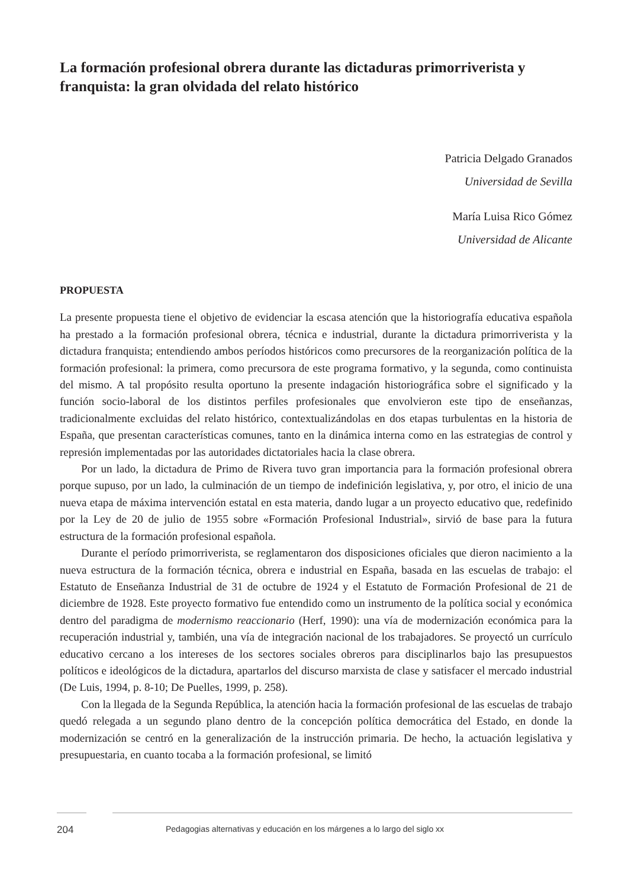La formación profesional obrera durante las dictaduras primorriverista y franquista: la gran olvidada del relato histórico
Patricia Delgado Granados
Universidad de Sevilla
María Luisa Rico Gómez
Universidad de Alicante
PROPUESTA
La presente propuesta tiene el objetivo de evidenciar la escasa atención que la historiografía educativa española ha prestado a la formación profesional obrera, técnica e industrial, durante la dictadura primorriverista y la dictadura franquista; entendiendo ambos períodos históricos como precursores de la reorganización política de la formación profesional: la primera, como precursora de este programa formativo, y la segunda, como continuista del mismo. A tal propósito resulta oportuno la presente indagación historiográfica sobre el significado y la función socio-laboral de los distintos perfiles profesionales que envolvieron este tipo de enseñanzas, tradicionalmente excluidas del relato histórico, contextualizándolas en dos etapas turbulentas en la historia de España, que presentan características comunes, tanto en la dinámica interna como en las estrategias de control y represión implementadas por las autoridades dictatoriales hacia la clase obrera.
Por un lado, la dictadura de Primo de Rivera tuvo gran importancia para la formación profesional obrera porque supuso, por un lado, la culminación de un tiempo de indefinición legislativa, y, por otro, el inicio de una nueva etapa de máxima intervención estatal en esta materia, dando lugar a un proyecto educativo que, redefinido por la Ley de 20 de julio de 1955 sobre «Formación Profesional Industrial», sirvió de base para la futura estructura de la formación profesional española.
Durante el período primorriverista, se reglamentaron dos disposiciones oficiales que dieron nacimiento a la nueva estructura de la formación técnica, obrera e industrial en España, basada en las escuelas de trabajo: el Estatuto de Enseñanza Industrial de 31 de octubre de 1924 y el Estatuto de Formación Profesional de 21 de diciembre de 1928. Este proyecto formativo fue entendido como un instrumento de la política social y económica dentro del paradigma de modernismo reaccionario (Herf, 1990): una vía de modernización económica para la recuperación industrial y, también, una vía de integración nacional de los trabajadores. Se proyectó un currículo educativo cercano a los intereses de los sectores sociales obreros para disciplinarlos bajo las presupuestos políticos e ideológicos de la dictadura, apartarlos del discurso marxista de clase y satisfacer el mercado industrial (De Luis, 1994, p. 8-10; De Puelles, 1999, p. 258).
Con la llegada de la Segunda República, la atención hacia la formación profesional de las escuelas de trabajo quedó relegada a un segundo plano dentro de la concepción política democrática del Estado, en donde la modernización se centró en la generalización de la instrucción primaria. De hecho, la actuación legislativa y presupuestaria, en cuanto tocaba a la formación profesional, se limitó
204 Pedagogias alternativas y educación en los márgenes a lo largo del siglo xx